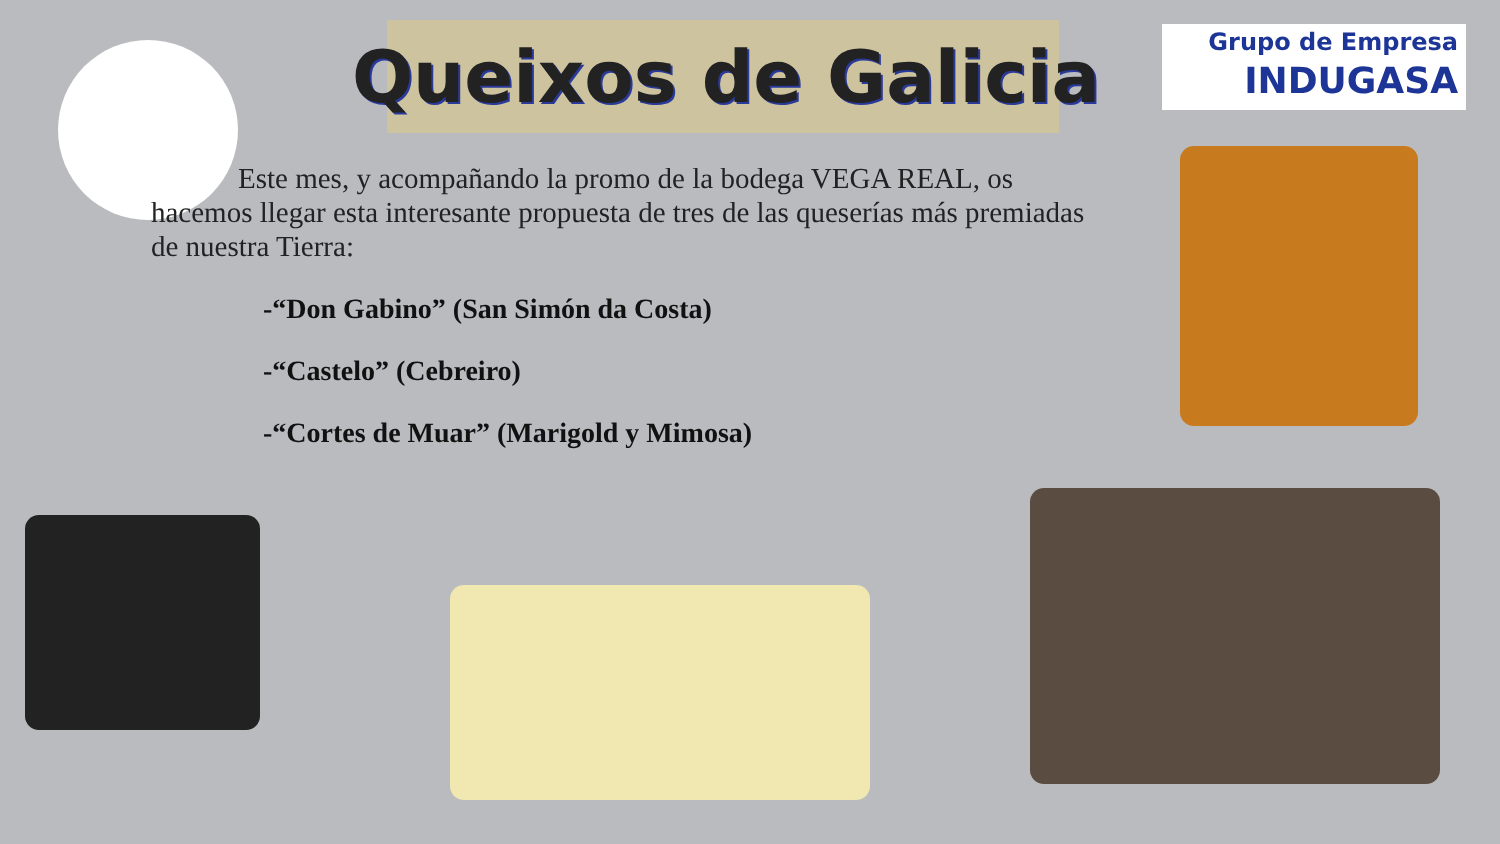Grupo de Empresa
INDUGASA
Queixos de Galicia
Este mes, y acompañando la promo de la bodega VEGA REAL, os hacemos llegar esta interesante propuesta de tres de las queserías más premiadas de nuestra Tierra:
-“Don Gabino” (San Simón da Costa)
-“Castelo” (Cebreiro)
-“Cortes de Muar” (Marigold y Mimosa)